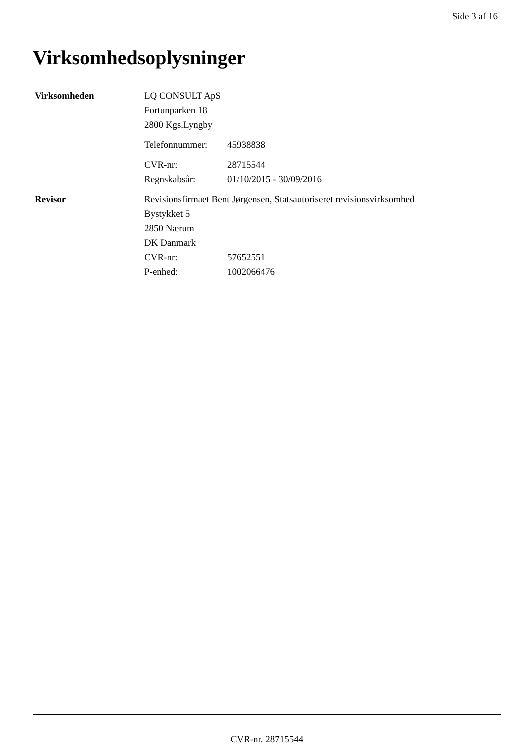Side 3 af 16
Virksomhedsoplysninger
Virksomheden LQ CONSULT ApS
Fortunparken 18
2800 Kgs.Lyngby
Telefonnummer: 45938838
CVR-nr: 28715544
Regnskabsår: 01/10/2015 - 30/09/2016
Revisor Revisionsfirmaet Bent Jørgensen, Statsautoriseret revisionsvirksomhed
Bystykket 5
2850 Nærum
DK Danmark
CVR-nr: 57652551
P-enhed: 1002066476
CVR-nr. 28715544